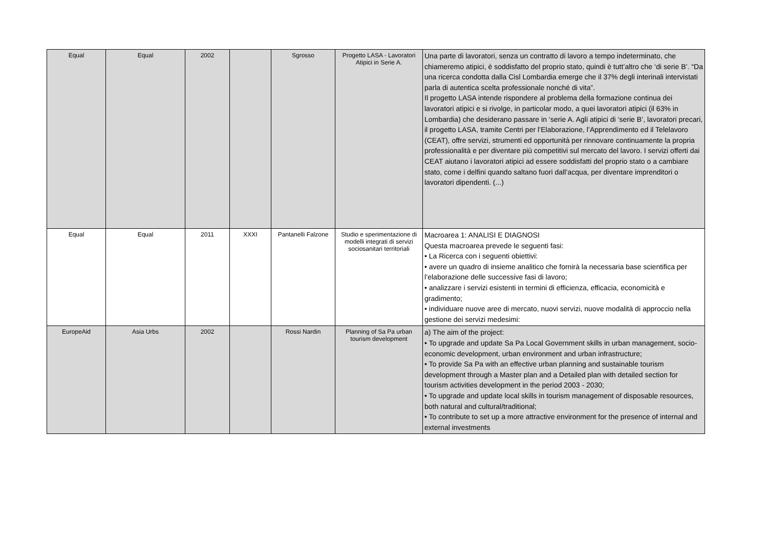| Equal | Equal | 2002 | | Sgrosso | Progetto LASA - Lavoratori Atipici in Serie A. | Una parte di lavoratori, senza un contratto di lavoro a tempo indeterminato, che chiameremo atipici, è soddisfatto del proprio stato, quindi è tutt’altro che ‘di serie B’. “Da una ricerca condotta dalla Cisl Lombardia emerge che il 37% degli interinali intervistati parla di autentica scelta professionale nonché di vita”. Il progetto LASA intende rispondere al problema della formazione continua dei lavoratori atipici e si rivolge, in particolar modo, a quei lavoratori atipici (il 63% in Lombardia) che desiderano passare in ‘serie A. Agli atipici di ‘serie B’, lavoratori precari, il progetto LASA, tramite Centri per l’Elaborazione, l’Apprendimento ed il Telelavoro (CEAT), offre servizi, strumenti ed opportunità per rinnovare continuamente la propria professionalità e per diventare più competitivi sul mercato del lavoro. I servizi offerti dai CEAT aiutano i lavoratori atipici ad essere soddisfatti del proprio stato o a cambiare stato, come i delfini quando saltano fuori dall’acqua, per diventare imprenditori o lavoratori dipendenti. (...) |
| Equal | Equal | 2011 | XXXI | Pantanelli Falzone | Studio e sperimentazione di modelli integrati di servizi sociosanitari territoriali | Macroarea 1: ANALISI E DIAGNOSI Questa macroarea prevede le seguenti fasi: • La Ricerca con i seguenti obiettivi: • avere un quadro di insieme analitico che fornirà la necessaria base scientifica per l’elaborazione delle successive fasi di lavoro; • analizzare i servizi esistenti in termini di efficienza, efficacia, economicità e gradimento; • individuare nuove aree di mercato, nuovi servizi, nuove modalità di approccio nella gestione dei servizi medesimi: |
| EuropeAid | Asia Urbs | 2002 | | Rossi Nardin | Planning of Sa Pa urban tourism development | a) The aim of the project: • To upgrade and update Sa Pa Local Government skills in urban management, socio-economic development, urban environment and urban infrastructure; • To provide Sa Pa with an effective urban planning and sustainable tourism development through a Master plan and a Detailed plan with detailed section for tourism activities development in the period 2003 - 2030; • To upgrade and update local skills in tourism management of disposable resources, both natural and cultural/traditional; • To contribute to set up a more attractive environment for the presence of internal and external investments |